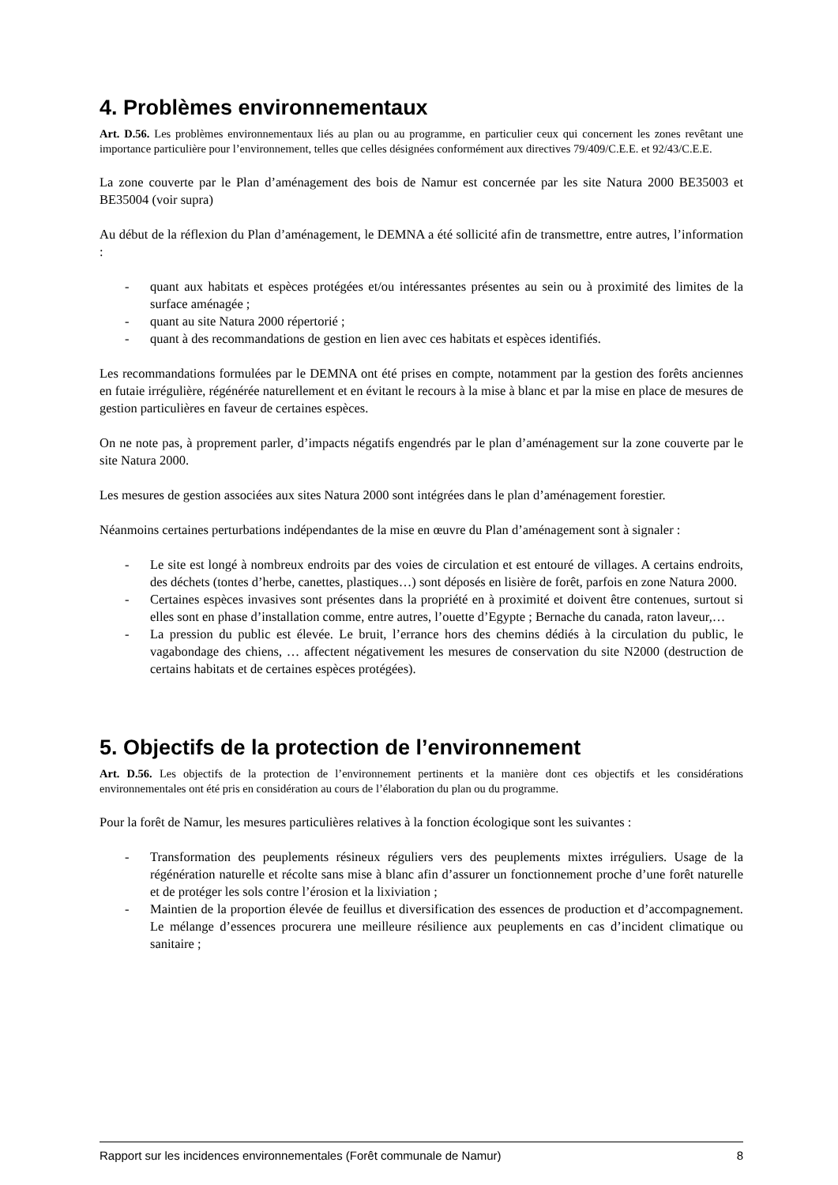4. Problèmes environnementaux
Art. D.56. Les problèmes environnementaux liés au plan ou au programme, en particulier ceux qui concernent les zones revêtant une importance particulière pour l’environnement, telles que celles désignées conformément aux directives 79/409/C.E.E. et 92/43/C.E.E.
La zone couverte par le Plan d’aménagement des bois de Namur est concernée par les site Natura 2000 BE35003 et BE35004 (voir supra)
Au début de la réflexion du Plan d’aménagement, le DEMNA a été sollicité afin de transmettre, entre autres, l’information :
- quant aux habitats et espèces protégées et/ou intéressantes présentes au sein ou à proximité des limites de la surface aménagée ;
- quant au site Natura 2000 répertorié ;
- quant à des recommandations de gestion en lien avec ces habitats et espèces identifiés.
Les recommandations formulées par le DEMNA ont été prises en compte, notamment par la gestion des forêts anciennes en futaie irrégulière, régénérée naturellement et en évitant le recours à la mise à blanc et par la mise en place de mesures de gestion particulières en faveur de certaines espèces.
On ne note pas, à proprement parler, d’impacts négatifs engendrés par le plan d’aménagement sur la zone couverte par le site Natura 2000.
Les mesures de gestion associées aux sites Natura 2000 sont intégrées dans le plan d’aménagement forestier.
Néanmoins certaines perturbations indépendantes de la mise en œuvre du Plan d’aménagement sont à signaler :
- Le site est longé à nombreux endroits par des voies de circulation et est entouré de villages. A certains endroits, des déchets (tontes d’herbe, canettes, plastiques…) sont déposés en lisière de forêt, parfois en zone Natura 2000.
- Certaines espèces invasives sont présentes dans la propriété en à proximité et doivent être contenues, surtout si elles sont en phase d’installation comme, entre autres, l’ouette d’Egypte ; Bernache du canada, raton laveur,…
- La pression du public est élevée. Le bruit, l’errance hors des chemins dédiés à la circulation du public, le vagabondage des chiens, … affectent négativement les mesures de conservation du site N2000 (destruction de certains habitats et de certaines espèces protégées).
5. Objectifs de la protection de l’environnement
Art. D.56. Les objectifs de la protection de l’environnement pertinents et la manière dont ces objectifs et les considérations environnementales ont été pris en considération au cours de l’élaboration du plan ou du programme.
Pour la forêt de Namur, les mesures particulières relatives à la fonction écologique sont les suivantes :
- Transformation des peuplements résineux réguliers vers des peuplements mixtes irréguliers. Usage de la régénération naturelle et récolte sans mise à blanc afin d’assurer un fonctionnement proche d’une forêt naturelle et de protéger les sols contre l’érosion et la lixiviation ;
- Maintien de la proportion élevée de feuillus et diversification des essences de production et d’accompagnement. Le mélange d’essences procurera une meilleure résilience aux peuplements en cas d’incident climatique ou sanitaire ;
Rapport sur les incidences environnementales (Forêt communale de Namur) 8